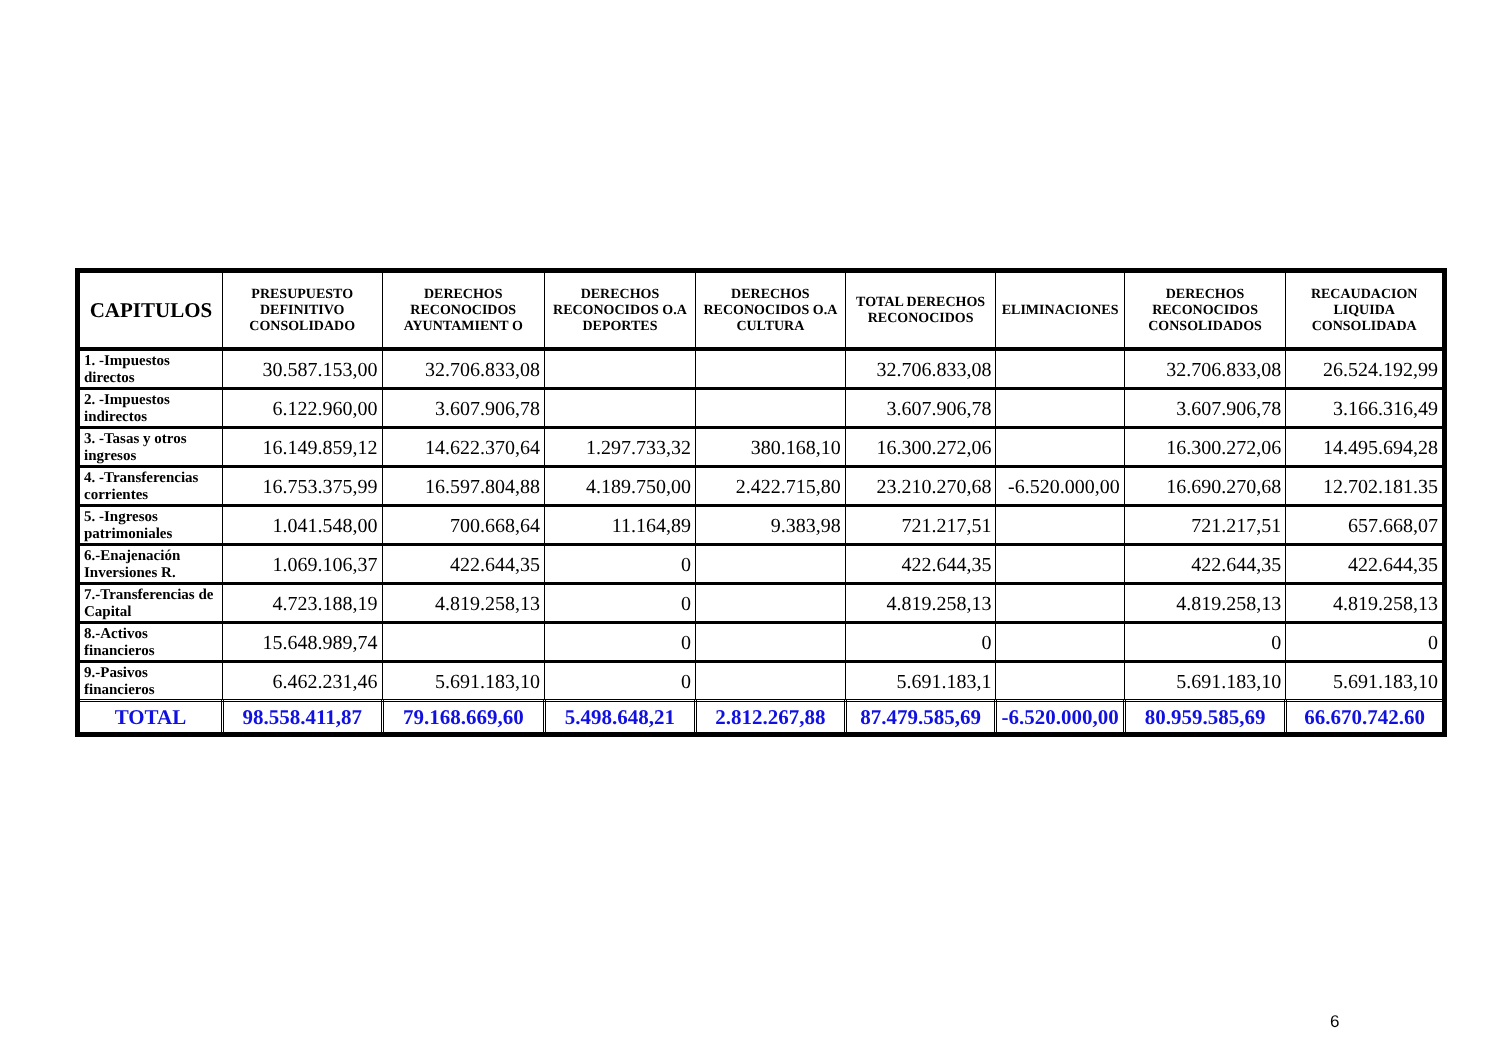| CAPITULOS | PRESUPUESTO DEFINITIVO CONSOLIDADO | DERECHOS RECONOCIDOS AYUNTAMIENT O | DERECHOS RECONOCIDOS O.A DEPORTES | DERECHOS RECONOCIDOS O.A CULTURA | TOTAL DERECHOS RECONOCIDOS | ELIMINACIONES | DERECHOS RECONOCIDOS CONSOLIDADOS | RECAUDACION LIQUIDA CONSOLIDADA |
| --- | --- | --- | --- | --- | --- | --- | --- | --- |
| 1. -Impuestos directos | 30.587.153,00 | 32.706.833,08 | | | 32.706.833,08 | | 32.706.833,08 | 26.524.192,99 |
| 2. -Impuestos indirectos | 6.122.960,00 | 3.607.906,78 | | | 3.607.906,78 | | 3.607.906,78 | 3.166.316,49 |
| 3. -Tasas y otros ingresos | 16.149.859,12 | 14.622.370,64 | 1.297.733,32 | 380.168,10 | 16.300.272,06 | | 16.300.272,06 | 14.495.694,28 |
| 4. -Transferencias corrientes | 16.753.375,99 | 16.597.804,88 | 4.189.750,00 | 2.422.715,80 | 23.210.270,68 | -6.520.000,00 | 16.690.270,68 | 12.702.181.35 |
| 5. -Ingresos patrimoniales | 1.041.548,00 | 700.668,64 | 11.164,89 | 9.383,98 | 721.217,51 | | 721.217,51 | 657.668,07 |
| 6.-Enajenación Inversiones R. | 1.069.106,37 | 422.644,35 | 0 | | 422.644,35 | | 422.644,35 | 422.644,35 |
| 7.-Transferencias de Capital | 4.723.188,19 | 4.819.258,13 | 0 | | 4.819.258,13 | | 4.819.258,13 | 4.819.258,13 |
| 8.-Activos financieros | 15.648.989,74 | | 0 | | 0 | | 0 | 0 |
| 9.-Pasivos financieros | 6.462.231,46 | 5.691.183,10 | 0 | | 5.691.183,1 | | 5.691.183,10 | 5.691.183,10 |
| TOTAL | 98.558.411,87 | 79.168.669,60 | 5.498.648,21 | 2.812.267,88 | 87.479.585,69 | -6.520.000,00 | 80.959.585,69 | 66.670.742.60 |
6